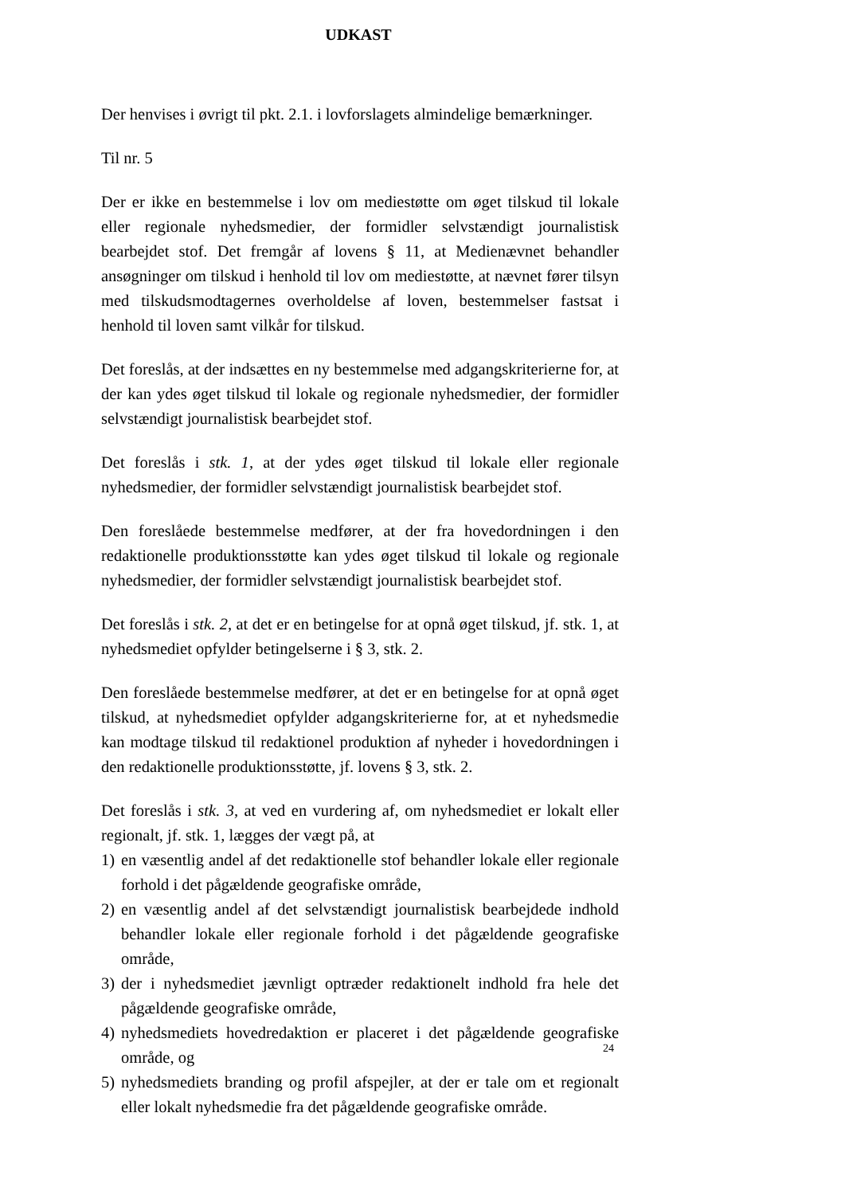UDKAST
Der henvises i øvrigt til pkt. 2.1. i lovforslagets almindelige bemærkninger.
Til nr. 5
Der er ikke en bestemmelse i lov om mediestøtte om øget tilskud til lokale eller regionale nyhedsmedier, der formidler selvstændigt journalistisk bearbejdet stof. Det fremgår af lovens § 11, at Medienævnet behandler ansøgninger om tilskud i henhold til lov om mediestøtte, at nævnet fører tilsyn med tilskudsmodtagernes overholdelse af loven, bestemmelser fastsat i henhold til loven samt vilkår for tilskud.
Det foreslås, at der indsættes en ny bestemmelse med adgangskriterierne for, at der kan ydes øget tilskud til lokale og regionale nyhedsmedier, der formidler selvstændigt journalistisk bearbejdet stof.
Det foreslås i stk. 1, at der ydes øget tilskud til lokale eller regionale nyhedsmedier, der formidler selvstændigt journalistisk bearbejdet stof.
Den foreslåede bestemmelse medfører, at der fra hovedordningen i den redaktionelle produktionsstøtte kan ydes øget tilskud til lokale og regionale nyhedsmedier, der formidler selvstændigt journalistisk bearbejdet stof.
Det foreslås i stk. 2, at det er en betingelse for at opnå øget tilskud, jf. stk. 1, at nyhedsmediet opfylder betingelserne i § 3, stk. 2.
Den foreslåede bestemmelse medfører, at det er en betingelse for at opnå øget tilskud, at nyhedsmediet opfylder adgangskriterierne for, at et nyhedsmedie kan modtage tilskud til redaktionel produktion af nyheder i hovedordningen i den redaktionelle produktionsstøtte, jf. lovens § 3, stk. 2.
Det foreslås i stk. 3, at ved en vurdering af, om nyhedsmediet er lokalt eller regionalt, jf. stk. 1, lægges der vægt på, at
1) en væsentlig andel af det redaktionelle stof behandler lokale eller regionale forhold i det pågældende geografiske område,
2) en væsentlig andel af det selvstændigt journalistisk bearbejdede indhold behandler lokale eller regionale forhold i det pågældende geografiske område,
3) der i nyhedsmediet jævnligt optræder redaktionelt indhold fra hele det pågældende geografiske område,
4) nyhedsmediets hovedredaktion er placeret i det pågældende geografiske område, og
5) nyhedsmediets branding og profil afspejler, at der er tale om et regionalt eller lokalt nyhedsmedie fra det pågældende geografiske område.
24